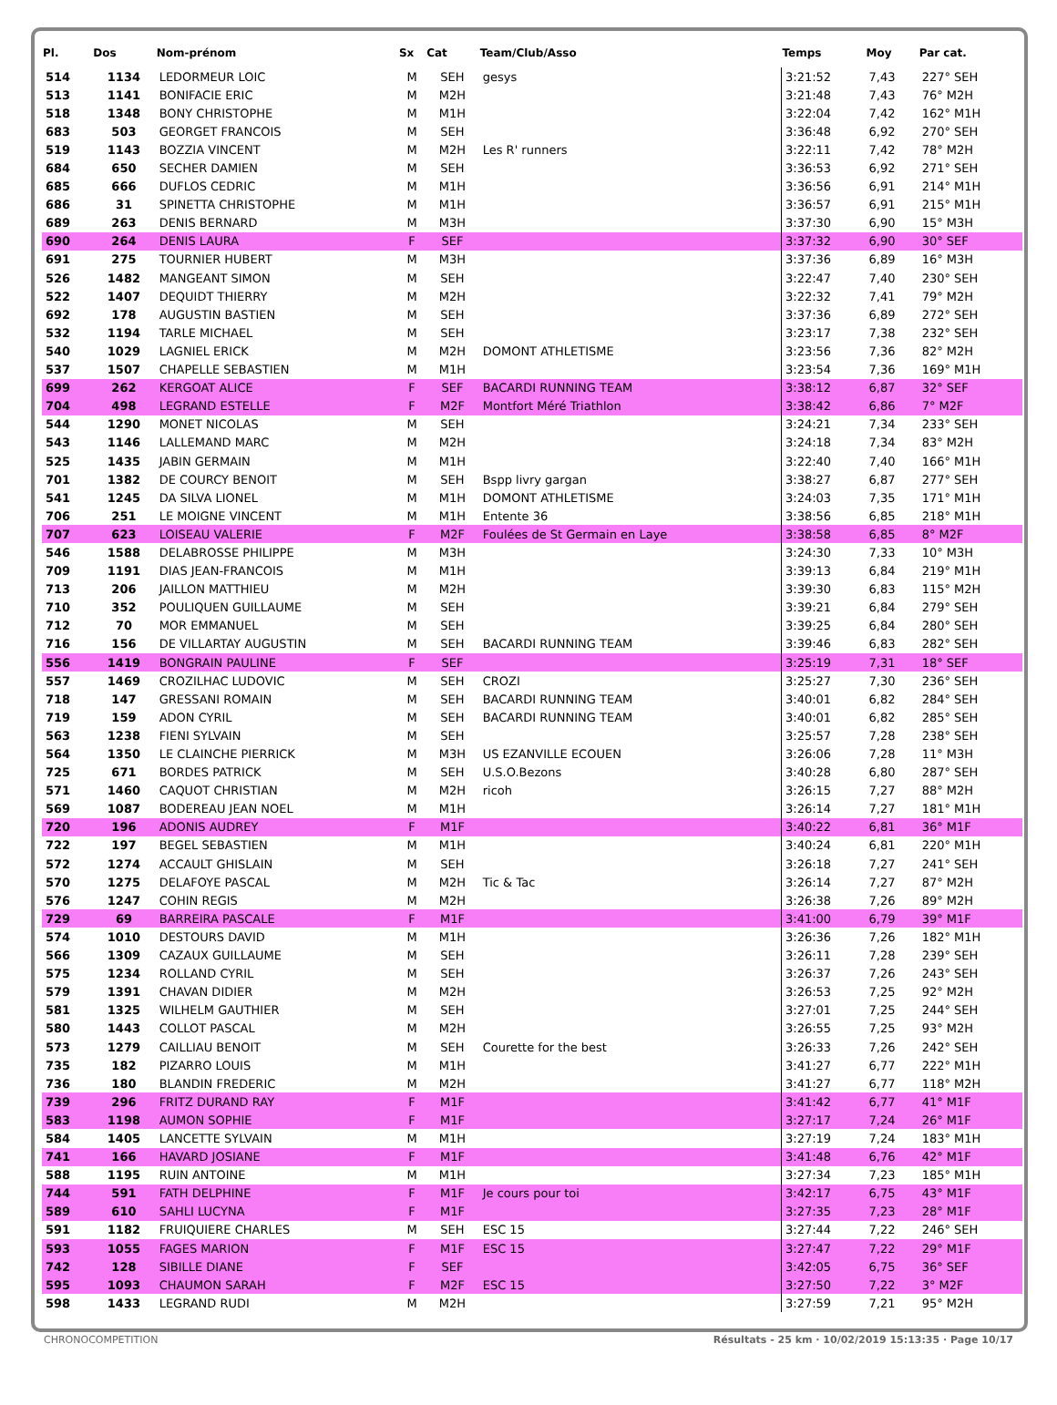| Pl. | Dos | Nom-prénom | Sx | Cat | Team/Club/Asso | Temps | Moy | Par cat. |
| --- | --- | --- | --- | --- | --- | --- | --- | --- |
| 514 | 1134 | LEDORMEUR LOIC | M | SEH | gesys | 3:21:52 | 7,43 | 227° SEH |
| 513 | 1141 | BONIFACIE ERIC | M | M2H | | 3:21:48 | 7,43 | 76° M2H |
| 518 | 1348 | BONY CHRISTOPHE | M | M1H | | 3:22:04 | 7,42 | 162° M1H |
| 683 | 503 | GEORGET FRANCOIS | M | SEH | | 3:36:48 | 6,92 | 270° SEH |
| 519 | 1143 | BOZZIA VINCENT | M | M2H | Les R' runners | 3:22:11 | 7,42 | 78° M2H |
| 684 | 650 | SECHER DAMIEN | M | SEH | | 3:36:53 | 6,92 | 271° SEH |
| 685 | 666 | DUFLOS CEDRIC | M | M1H | | 3:36:56 | 6,91 | 214° M1H |
| 686 | 31 | SPINETTA CHRISTOPHE | M | M1H | | 3:36:57 | 6,91 | 215° M1H |
| 689 | 263 | DENIS BERNARD | M | M3H | | 3:37:30 | 6,90 | 15° M3H |
| 690 | 264 | DENIS LAURA | F | SEF | | 3:37:32 | 6,90 | 30° SEF |
| 691 | 275 | TOURNIER HUBERT | M | M3H | | 3:37:36 | 6,89 | 16° M3H |
| 526 | 1482 | MANGEANT SIMON | M | SEH | | 3:22:47 | 7,40 | 230° SEH |
| 522 | 1407 | DEQUIDT THIERRY | M | M2H | | 3:22:32 | 7,41 | 79° M2H |
| 692 | 178 | AUGUSTIN BASTIEN | M | SEH | | 3:37:36 | 6,89 | 272° SEH |
| 532 | 1194 | TARLE MICHAEL | M | SEH | | 3:23:17 | 7,38 | 232° SEH |
| 540 | 1029 | LAGNIEL ERICK | M | M2H | DOMONT ATHLETISME | 3:23:56 | 7,36 | 82° M2H |
| 537 | 1507 | CHAPELLE SEBASTIEN | M | M1H | | 3:23:54 | 7,36 | 169° M1H |
| 699 | 262 | KERGOAT ALICE | F | SEF | BACARDI RUNNING TEAM | 3:38:12 | 6,87 | 32° SEF |
| 704 | 498 | LEGRAND ESTELLE | F | M2F | Montfort Méré Triathlon | 3:38:42 | 6,86 | 7° M2F |
| 544 | 1290 | MONET NICOLAS | M | SEH | | 3:24:21 | 7,34 | 233° SEH |
| 543 | 1146 | LALLEMAND MARC | M | M2H | | 3:24:18 | 7,34 | 83° M2H |
| 525 | 1435 | JABIN GERMAIN | M | M1H | | 3:22:40 | 7,40 | 166° M1H |
| 701 | 1382 | DE COURCY BENOIT | M | SEH | Bspp livry gargan | 3:38:27 | 6,87 | 277° SEH |
| 541 | 1245 | DA SILVA LIONEL | M | M1H | DOMONT ATHLETISME | 3:24:03 | 7,35 | 171° M1H |
| 706 | 251 | LE MOIGNE VINCENT | M | M1H | Entente 36 | 3:38:56 | 6,85 | 218° M1H |
| 707 | 623 | LOISEAU VALERIE | F | M2F | Foulées de St Germain en Laye | 3:38:58 | 6,85 | 8° M2F |
| 546 | 1588 | DELABROSSE PHILIPPE | M | M3H | | 3:24:30 | 7,33 | 10° M3H |
| 709 | 1191 | DIAS JEAN-FRANCOIS | M | M1H | | 3:39:13 | 6,84 | 219° M1H |
| 713 | 206 | JAILLON MATTHIEU | M | M2H | | 3:39:30 | 6,83 | 115° M2H |
| 710 | 352 | POULIQUEN GUILLAUME | M | SEH | | 3:39:21 | 6,84 | 279° SEH |
| 712 | 70 | MOR EMMANUEL | M | SEH | | 3:39:25 | 6,84 | 280° SEH |
| 716 | 156 | DE VILLARTAY AUGUSTIN | M | SEH | BACARDI RUNNING TEAM | 3:39:46 | 6,83 | 282° SEH |
| 556 | 1419 | BONGRAIN PAULINE | F | SEF | | 3:25:19 | 7,31 | 18° SEF |
| 557 | 1469 | CROZILHAC LUDOVIC | M | SEH | CROZI | 3:25:27 | 7,30 | 236° SEH |
| 718 | 147 | GRESSANI ROMAIN | M | SEH | BACARDI RUNNING TEAM | 3:40:01 | 6,82 | 284° SEH |
| 719 | 159 | ADON CYRIL | M | SEH | BACARDI RUNNING TEAM | 3:40:01 | 6,82 | 285° SEH |
| 563 | 1238 | FIENI SYLVAIN | M | SEH | | 3:25:57 | 7,28 | 238° SEH |
| 564 | 1350 | LE CLAINCHE PIERRICK | M | M3H | US EZANVILLE ECOUEN | 3:26:06 | 7,28 | 11° M3H |
| 725 | 671 | BORDES PATRICK | M | SEH | U.S.O.Bezons | 3:40:28 | 6,80 | 287° SEH |
| 571 | 1460 | CAQUOT CHRISTIAN | M | M2H | ricoh | 3:26:15 | 7,27 | 88° M2H |
| 569 | 1087 | BODEREAU JEAN NOEL | M | M1H | | 3:26:14 | 7,27 | 181° M1H |
| 720 | 196 | ADONIS AUDREY | F | M1F | | 3:40:22 | 6,81 | 36° M1F |
| 722 | 197 | BEGEL SEBASTIEN | M | M1H | | 3:40:24 | 6,81 | 220° M1H |
| 572 | 1274 | ACCAULT GHISLAIN | M | SEH | | 3:26:18 | 7,27 | 241° SEH |
| 570 | 1275 | DELAFOYE PASCAL | M | M2H | Tic & Tac | 3:26:14 | 7,27 | 87° M2H |
| 576 | 1247 | COHIN REGIS | M | M2H | | 3:26:38 | 7,26 | 89° M2H |
| 729 | 69 | BARREIRA PASCALE | F | M1F | | 3:41:00 | 6,79 | 39° M1F |
| 574 | 1010 | DESTOURS DAVID | M | M1H | | 3:26:36 | 7,26 | 182° M1H |
| 566 | 1309 | CAZAUX GUILLAUME | M | SEH | | 3:26:11 | 7,28 | 239° SEH |
| 575 | 1234 | ROLLAND CYRIL | M | SEH | | 3:26:37 | 7,26 | 243° SEH |
| 579 | 1391 | CHAVAN DIDIER | M | M2H | | 3:26:53 | 7,25 | 92° M2H |
| 581 | 1325 | WILHELM GAUTHIER | M | SEH | | 3:27:01 | 7,25 | 244° SEH |
| 580 | 1443 | COLLOT PASCAL | M | M2H | | 3:26:55 | 7,25 | 93° M2H |
| 573 | 1279 | CAILLIAU BENOIT | M | SEH | Courette for the best | 3:26:33 | 7,26 | 242° SEH |
| 735 | 182 | PIZARRO LOUIS | M | M1H | | 3:41:27 | 6,77 | 222° M1H |
| 736 | 180 | BLANDIN FREDERIC | M | M2H | | 3:41:27 | 6,77 | 118° M2H |
| 739 | 296 | FRITZ DURAND RAY | F | M1F | | 3:41:42 | 6,77 | 41° M1F |
| 583 | 1198 | AUMON SOPHIE | F | M1F | | 3:27:17 | 7,24 | 26° M1F |
| 584 | 1405 | LANCETTE SYLVAIN | M | M1H | | 3:27:19 | 7,24 | 183° M1H |
| 741 | 166 | HAVARD JOSIANE | F | M1F | | 3:41:48 | 6,76 | 42° M1F |
| 588 | 1195 | RUIN ANTOINE | M | M1H | | 3:27:34 | 7,23 | 185° M1H |
| 744 | 591 | FATH DELPHINE | F | M1F | Je cours pour toi | 3:42:17 | 6,75 | 43° M1F |
| 589 | 610 | SAHLI LUCYNA | F | M1F | | 3:27:35 | 7,23 | 28° M1F |
| 591 | 1182 | FRUIQUIERE CHARLES | M | SEH | ESC 15 | 3:27:44 | 7,22 | 246° SEH |
| 593 | 1055 | FAGES MARION | F | M1F | ESC 15 | 3:27:47 | 7,22 | 29° M1F |
| 742 | 128 | SIBILLE DIANE | F | SEF | | 3:42:05 | 6,75 | 36° SEF |
| 595 | 1093 | CHAUMON SARAH | F | M2F | ESC 15 | 3:27:50 | 7,22 | 3° M2F |
| 598 | 1433 | LEGRAND RUDI | M | M2H | | 3:27:59 | 7,21 | 95° M2H |
CHRONOCOMPETITION Résultats - 25 km · 10/02/2019 15:13:35 · Page 10/17